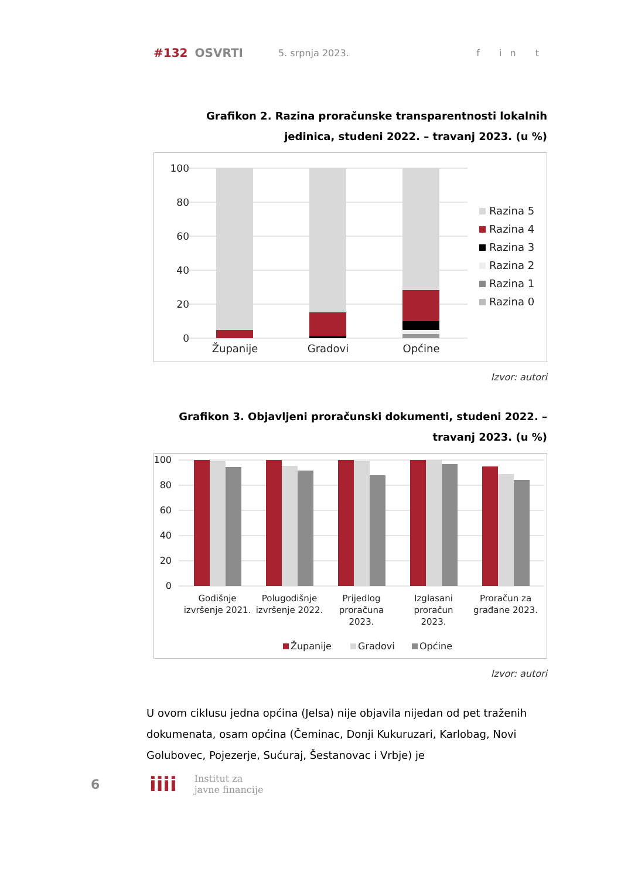#132 OSVRTI 5. srpnja 2023. f in t
Grafikon 2. Razina proračunske transparentnosti lokalnih jedinica, studeni 2022. – travanj 2023. (u %)
100
80
60
40
20
0
Županije
Gradovi
Općine
Razina 5
Razina 4
Razina 3
Razina 2
Razina 1
Razina 0
Izvor: autori
Grafikon 3. Objavljeni proračunski dokumenti, studeni 2022. – travanj 2023. (u %)
100
80
60
40
20
0
Godišnje
izvršenje 2021.
Polugodišnje
izvršenje 2022.
Prijedlog
proračuna
2023.
Izglasani
proračun
2023.
Proračun za
građane 2023.
Županije
Gradovi
Općine
Izvor: autori
U ovom ciklusu jedna općina (Jelsa) nije objavila nijedan od pet traženih dokumenata, osam općina (Čeminac, Donji Kukuruzari, Karlobag, Novi Golubovec, Pojezerje, Sućuraj, Šestanovac i Vrbje) je
6 iiii Institut za
javne financije